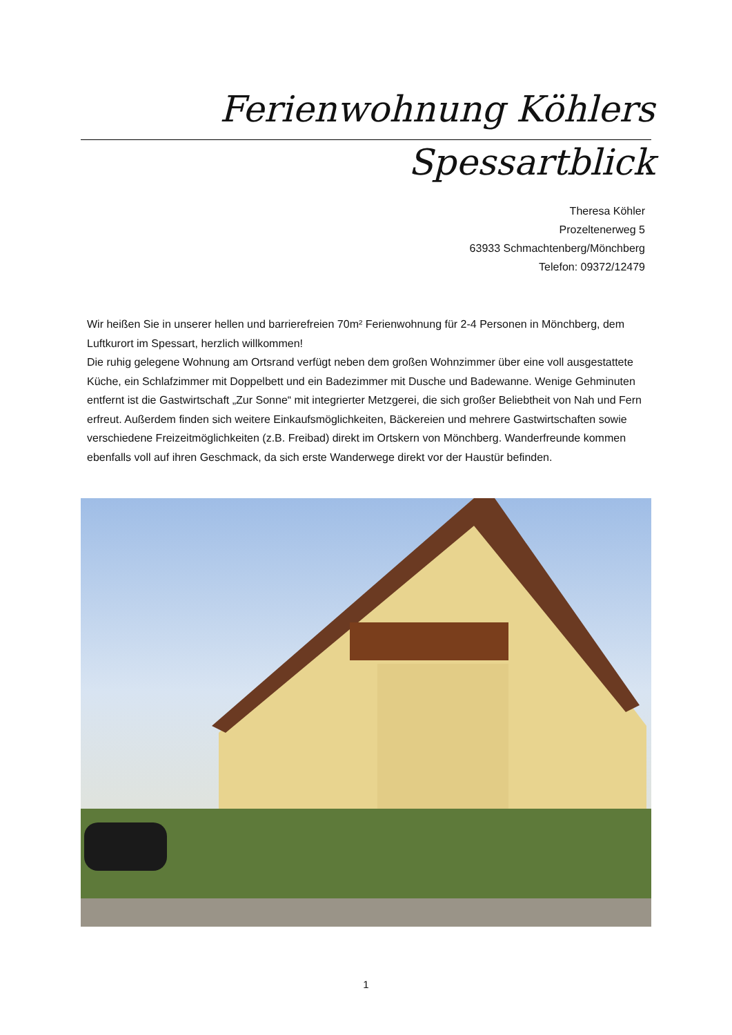Ferienwohnung Köhlers
Spessartblick
Theresa Köhler
Prozeltenerweg 5
63933 Schmachtenberg/Mönchberg
Telefon: 09372/12479
Wir heißen Sie in unserer hellen und barrierefreien 70m² Ferienwohnung für 2-4 Personen in Mönchberg, dem Luftkurort im Spessart, herzlich willkommen!
Die ruhig gelegene Wohnung am Ortsrand verfügt neben dem großen Wohnzimmer über eine voll ausgestattete Küche, ein Schlafzimmer mit Doppelbett und ein Badezimmer mit Dusche und Badewanne. Wenige Gehminuten entfernt ist die Gastwirtschaft „Zur Sonne“ mit integrierter Metzgerei, die sich großer Beliebtheit von Nah und Fern erfreut. Außerdem finden sich weitere Einkaufsmöglichkeiten, Bäckereien und mehrere Gastwirtschaften sowie verschiedene Freizeitmöglichkeiten (z.B. Freibad) direkt im Ortskern von Mönchberg. Wanderfreunde kommen ebenfalls voll auf ihren Geschmack, da sich erste Wanderwege direkt vor der Haustür befinden.
1